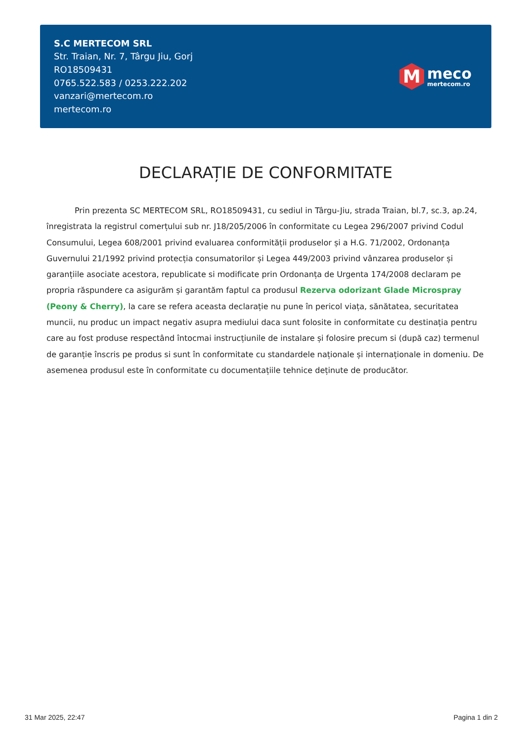S.C MERTECOM SRL
Str. Traian, Nr. 7, Târgu Jiu, Gorj
RO18509431
0765.522.583 / 0253.222.202
vanzari@mertecom.ro
mertecom.ro
M
meco
mertecom.ro
DECLARAȚIE DE CONFORMITATE
Prin prezenta SC MERTECOM SRL, RO18509431, cu sediul in Târgu-Jiu, strada Traian, bl.7, sc.3, ap.24, înregistrata la registrul comerțului sub nr. J18/205/2006 în conformitate cu Legea 296/2007 privind Codul Consumului, Legea 608/2001 privind evaluarea conformității produselor și a H.G. 71/2002, Ordonanța Guvernului 21/1992 privind protecția consumatorilor și Legea 449/2003 privind vânzarea produselor și garanțiile asociate acestora, republicate si modificate prin Ordonanța de Urgenta 174/2008 declaram pe propria răspundere ca asigurăm și garantăm faptul ca produsul Rezerva odorizant Glade Microspray (Peony & Cherry), la care se refera aceasta declarație nu pune în pericol viața, sănătatea, securitatea muncii, nu produc un impact negativ asupra mediului daca sunt folosite in conformitate cu destinația pentru care au fost produse respectând întocmai instrucțiunile de instalare și folosire precum si (după caz) termenul de garanție înscris pe produs si sunt în conformitate cu standardele naționale și internaționale in domeniu. De asemenea produsul este în conformitate cu documentațiile tehnice deținute de producător.
31 Mar 2025, 22:47 Pagina 1 din 2